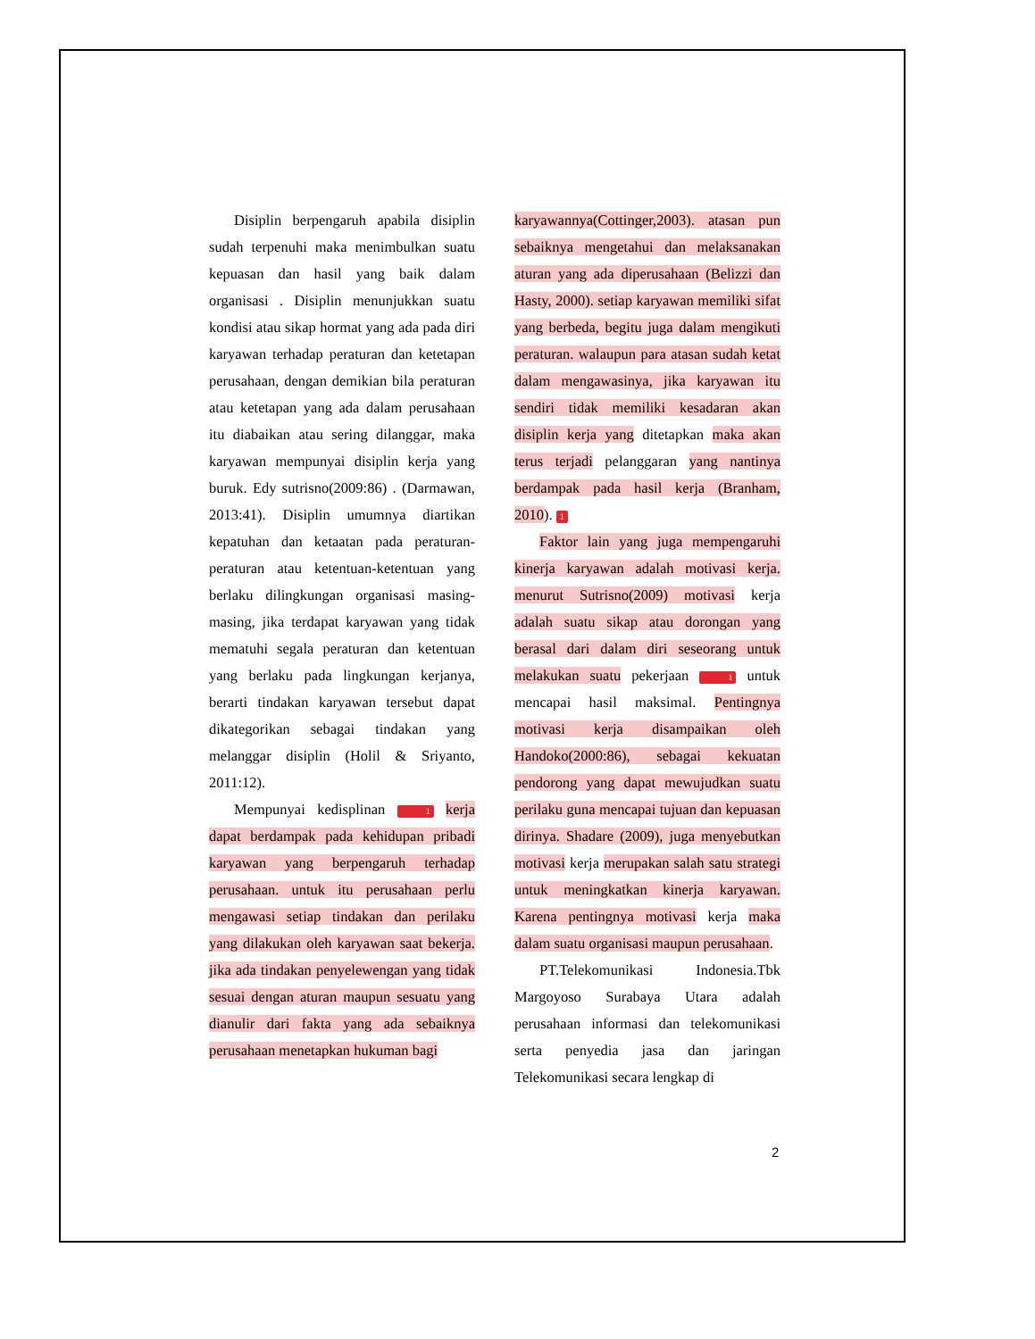Disiplin berpengaruh apabila disiplin sudah terpenuhi maka menimbulkan suatu kepuasan dan hasil yang baik dalam organisasi . Disiplin menunjukkan suatu kondisi atau sikap hormat yang ada pada diri karyawan terhadap peraturan dan ketetapan perusahaan, dengan demikian bila peraturan atau ketetapan yang ada dalam perusahaan itu diabaikan atau sering dilanggar, maka karyawan mempunyai disiplin kerja yang buruk. Edy sutrisno(2009:86) . (Darmawan, 2013:41). Disiplin umumnya diartikan kepatuhan dan ketaatan pada peraturan-peraturan atau ketentuan-ketentuan yang berlaku dilingkungan organisasi masing-masing, jika terdapat karyawan yang tidak mematuhi segala peraturan dan ketentuan yang berlaku pada lingkungan kerjanya, berarti tindakan karyawan tersebut dapat dikategorikan sebagai tindakan yang melanggar disiplin (Holil & Sriyanto, 2011:12).
Mempunyai kedisplinan 1 kerja dapat berdampak pada kehidupan pribadi karyawan yang berpengaruh terhadap perusahaan. untuk itu perusahaan perlu mengawasi setiap tindakan dan perilaku yang dilakukan oleh karyawan saat bekerja. jika ada tindakan penyelewengan yang tidak sesuai dengan aturan maupun sesuatu yang dianulir dari fakta yang ada sebaiknya perusahaan menetapkan hukuman bagi
karyawannya(Cottinger,2003). atasan pun sebaiknya mengetahui dan melaksanakan aturan yang ada diperusahaan (Belizzi dan Hasty, 2000). setiap karyawan memiliki sifat yang berbeda, begitu juga dalam mengikuti peraturan. walaupun para atasan sudah ketat dalam mengawasinya, jika karyawan itu sendiri tidak memiliki kesadaran akan disiplin kerja yang ditetapkan maka akan terus terjadi pelanggaran yang nantinya berdampak pada hasil kerja (Branham, 2010). 1
Faktor lain yang juga mempengaruhi kinerja karyawan adalah motivasi kerja. menurut Sutrisno(2009) motivasi kerja adalah suatu sikap atau dorongan yang berasal dari dalam diri seseorang untuk melakukan suatu pekerjaan 1 untuk mencapai hasil maksimal. Pentingnya motivasi kerja disampaikan oleh Handoko(2000:86), sebagai kekuatan pendorong yang dapat mewujudkan suatu perilaku guna mencapai tujuan dan kepuasan dirinya. Shadare (2009), juga menyebutkan motivasi kerja merupakan salah satu strategi untuk meningkatkan kinerja karyawan. Karena pentingnya motivasi kerja maka dalam suatu organisasi maupun perusahaan.
PT.Telekomunikasi Indonesia.Tbk Margoyoso Surabaya Utara adalah perusahaan informasi dan telekomunikasi serta penyedia jasa dan jaringan Telekomunikasi secara lengkap di
2